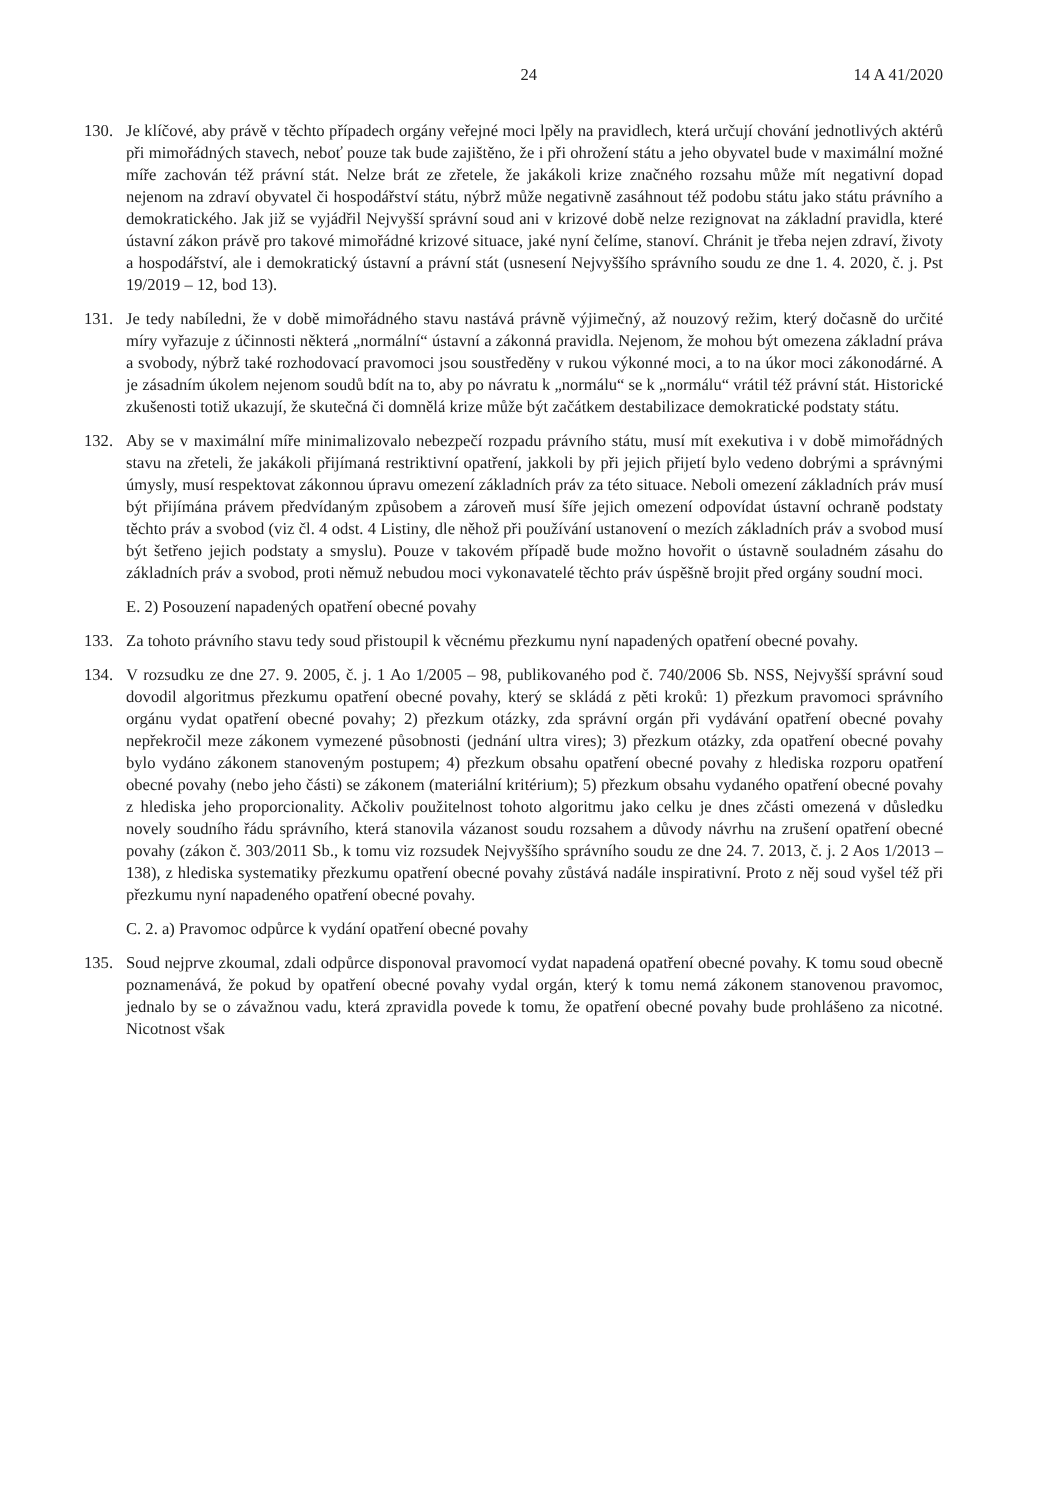24 14 A 41/2020
130. Je klíčové, aby právě v těchto případech orgány veřejné moci lpěly na pravidlech, která určují chování jednotlivých aktérů při mimořádných stavech, neboť pouze tak bude zajištěno, že i při ohrožení státu a jeho obyvatel bude v maximální možné míře zachován též právní stát. Nelze brát ze zřetele, že jakákoli krize značného rozsahu může mít negativní dopad nejenom na zdraví obyvatel či hospodářství státu, nýbrž může negativně zasáhnout též podobu státu jako státu právního a demokratického. Jak již se vyjádřil Nejvyšší správní soud ani v krizové době nelze rezignovat na základní pravidla, které ústavní zákon právě pro takové mimořádné krizové situace, jaké nyní čelíme, stanoví. Chránit je třeba nejen zdraví, životy a hospodářství, ale i demokratický ústavní a právní stát (usnesení Nejvyššího správního soudu ze dne 1. 4. 2020, č. j. Pst 19/2019 – 12, bod 13).
131. Je tedy nabíledni, že v době mimořádného stavu nastává právně výjimečný, až nouzový režim, který dočasně do určité míry vyřazuje z účinnosti některá „normální“ ústavní a zákonná pravidla. Nejenom, že mohou být omezena základní práva a svobody, nýbrž také rozhodovací pravomoci jsou soustředěny v rukou výkonné moci, a to na úkor moci zákonodárné. A je zásadním úkolem nejenom soudů bdít na to, aby po návratu k „normálu“ se k „normálu“ vrátil též právní stát. Historické zkušenosti totiž ukazují, že skutečná či domnělá krize může být začátkem destabilizace demokratické podstaty státu.
132. Aby se v maximální míře minimalizovalo nebezpečí rozpadu právního státu, musí mít exekutiva i v době mimořádných stavu na zřeteli, že jakákoli přijímaná restriktivní opatření, jakkoli by při jejich přijetí bylo vedeno dobrými a správnými úmysly, musí respektovat zákonnou úpravu omezení základních práv za této situace. Neboli omezení základních práv musí být přijímána právem předvídaným způsobem a zároveň musí šíře jejich omezení odpovídat ústavní ochraně podstaty těchto práv a svobod (viz čl. 4 odst. 4 Listiny, dle něhož při používání ustanovení o mezích základních práv a svobod musí být šetřeno jejich podstaty a smyslu). Pouze v takovém případě bude možno hovořit o ústavně souladném zásahu do základních práv a svobod, proti němuž nebudou moci vykonavatelé těchto práv úspěšně brojit před orgány soudní moci.
E. 2) Posouzení napadených opatření obecné povahy
133. Za tohoto právního stavu tedy soud přistoupil k věcnému přezkumu nyní napadených opatření obecné povahy.
134. V rozsudku ze dne 27. 9. 2005, č. j. 1 Ao 1/2005 – 98, publikovaného pod č. 740/2006 Sb. NSS, Nejvyšší správní soud dovodil algoritmus přezkumu opatření obecné povahy, který se skládá z pěti kroků: 1) přezkum pravomoci správního orgánu vydat opatření obecné povahy; 2) přezkum otázky, zda správní orgán při vydávání opatření obecné povahy nepřekročil meze zákonem vymezené působnosti (jednání ultra vires); 3) přezkum otázky, zda opatření obecné povahy bylo vydáno zákonem stanoveným postupem; 4) přezkum obsahu opatření obecné povahy z hlediska rozporu opatření obecné povahy (nebo jeho části) se zákonem (materiální kritérium); 5) přezkum obsahu vydaného opatření obecné povahy z hlediska jeho proporcionality. Ačkoliv použitelnost tohoto algoritmu jako celku je dnes zčásti omezená v důsledku novely soudního řádu správního, která stanovila vázanost soudu rozsahem a důvody návrhu na zrušení opatření obecné povahy (zákon č. 303/2011 Sb., k tomu viz rozsudek Nejvyššího správního soudu ze dne 24. 7. 2013, č. j. 2 Aos 1/2013 – 138), z hlediska systematiky přezkumu opatření obecné povahy zůstává nadále inspirativní. Proto z něj soud vyšel též při přezkumu nyní napadeného opatření obecné povahy.
C. 2. a) Pravomoc odpůrce k vydání opatření obecné povahy
135. Soud nejprve zkoumal, zdali odpůrce disponoval pravomocí vydat napadená opatření obecné povahy. K tomu soud obecně poznamenává, že pokud by opatření obecné povahy vydal orgán, který k tomu nemá zákonem stanovenou pravomoc, jednalo by se o závažnou vadu, která zpravidla povede k tomu, že opatření obecné povahy bude prohlášeno za nicotné. Nicotnost však